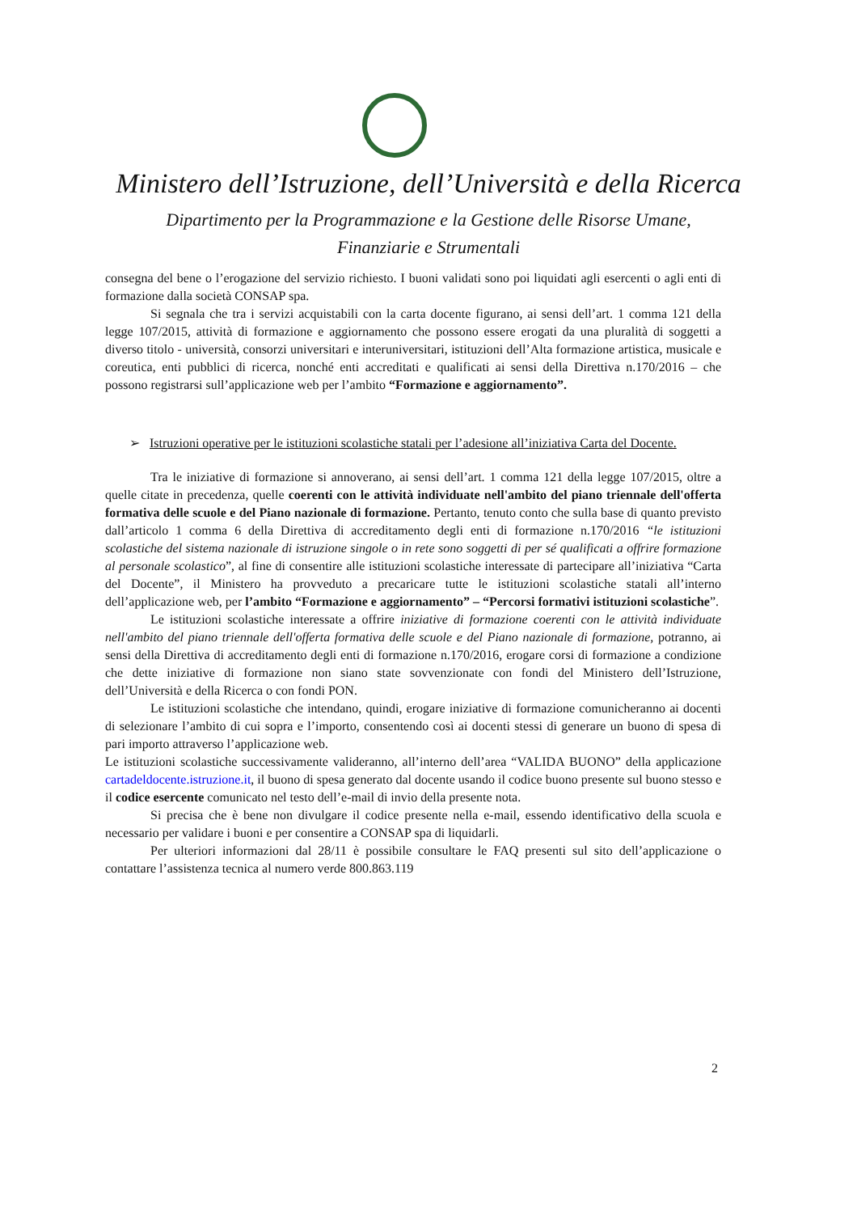Ministero dell’Istruzione, dell’Università e della Ricerca
Dipartimento per la Programmazione e la Gestione delle Risorse Umane,
Finanziarie e Strumentali
consegna del bene o l’erogazione del servizio richiesto. I buoni validati sono poi liquidati agli esercenti o agli enti di formazione dalla società CONSAP spa.
Si segnala che tra i servizi acquistabili con la carta docente figurano, ai sensi dell’art. 1 comma 121 della legge 107/2015, attività di formazione e aggiornamento che possono essere erogati da una pluralità di soggetti a diverso titolo - università, consorzi universitari e interuniversitari, istituzioni dell’Alta formazione artistica, musicale e coreutica, enti pubblici di ricerca, nonché enti accreditati e qualificati ai sensi della Direttiva n.170/2016 – che possono registrarsi sull’applicazione web per l’ambito “Formazione e aggiornamento”.
➢ Istruzioni operative per le istituzioni scolastiche statali per l’adesione all’iniziativa Carta del Docente.
Tra le iniziative di formazione si annoverano, ai sensi dell’art. 1 comma 121 della legge 107/2015, oltre a quelle citate in precedenza, quelle coerenti con le attività individuate nell'ambito del piano triennale dell'offerta formativa delle scuole e del Piano nazionale di formazione. Pertanto, tenuto conto che sulla base di quanto previsto dall’articolo 1 comma 6 della Direttiva di accreditamento degli enti di formazione n.170/2016 “le istituzioni scolastiche del sistema nazionale di istruzione singole o in rete sono soggetti di per sé qualificati a offrire formazione al personale scolastico”, al fine di consentire alle istituzioni scolastiche interessate di partecipare all’iniziativa “Carta del Docente”, il Ministero ha provveduto a precaricare tutte le istituzioni scolastiche statali all’interno dell’applicazione web, per l’ambito “Formazione e aggiornamento” – “Percorsi formativi istituzioni scolastiche”.
Le istituzioni scolastiche interessate a offrire iniziative di formazione coerenti con le attività individuate nell'ambito del piano triennale dell'offerta formativa delle scuole e del Piano nazionale di formazione, potranno, ai sensi della Direttiva di accreditamento degli enti di formazione n.170/2016, erogare corsi di formazione a condizione che dette iniziative di formazione non siano state sovvenzionate con fondi del Ministero dell’Istruzione, dell’Università e della Ricerca o con fondi PON.
Le istituzioni scolastiche che intendano, quindi, erogare iniziative di formazione comunicheranno ai docenti di selezionare l’ambito di cui sopra e l’importo, consentendo così ai docenti stessi di generare un buono di spesa di pari importo attraverso l’applicazione web.
Le istituzioni scolastiche successivamente valideranno, all’interno dell’area “VALIDA BUONO” della applicazione cartadeldocente.istruzione.it, il buono di spesa generato dal docente usando il codice buono presente sul buono stesso e il codice esercente comunicato nel testo dell’e-mail di invio della presente nota.
Si precisa che è bene non divulgare il codice presente nella e-mail, essendo identificativo della scuola e necessario per validare i buoni e per consentire a CONSAP spa di liquidarli.
Per ulteriori informazioni dal 28/11 è possibile consultare le FAQ presenti sul sito dell’applicazione o contattare l’assistenza tecnica al numero verde 800.863.119
2